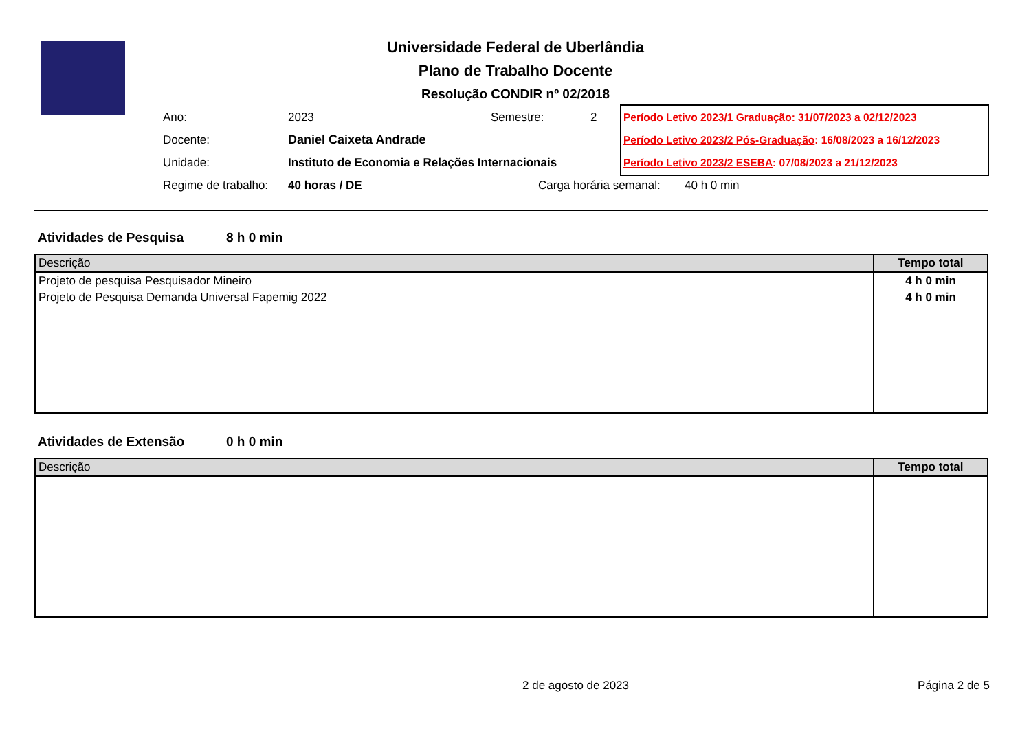Universidade Federal de Uberlândia
Plano de Trabalho Docente
Resolução CONDIR nº 02/2018
Ano: 2023 Semestre: 2
Docente: Daniel Caixeta Andrade
Unidade: Instituto de Economia e Relações Internacionais
Regime de trabalho: 40 horas / DE Carga horária semanal: 40 h 0 min
Período Letivo 2023/1 Graduação: 31/07/2023 a 02/12/2023
Período Letivo 2023/2 Pós-Graduação: 16/08/2023 a 16/12/2023
Período Letivo 2023/2 ESEBA: 07/08/2023 a 21/12/2023
Atividades de Pesquisa 8 h 0 min
| Descrição | Tempo total |
| --- | --- |
| Projeto de pesquisa Pesquisador Mineiro | 4 h 0 min |
| Projeto de Pesquisa Demanda Universal Fapemig 2022 | 4 h 0 min |
Atividades de Extensão 0 h 0 min
| Descrição | Tempo total |
| --- | --- |
2 de agosto de 2023 Página 2 de 5